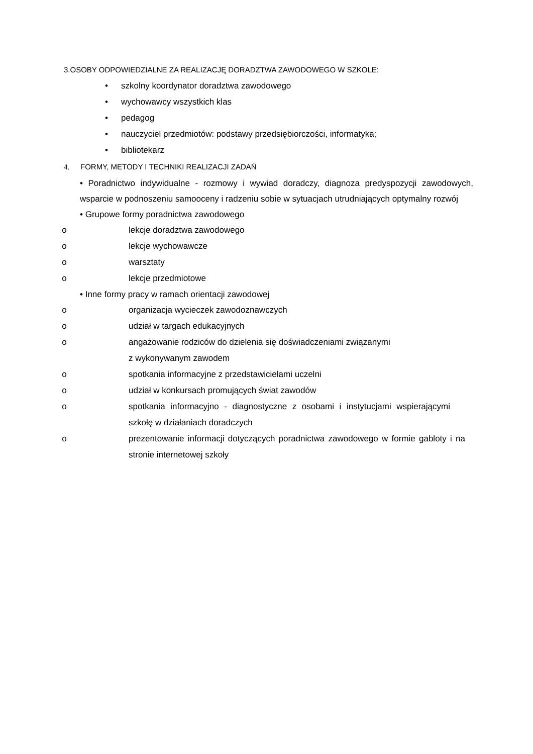3.OSOBY ODPOWIEDZIALNE ZA REALIZACJĘ DORADZTWA ZAWODOWEGO W SZKOLE:
• szkolny koordynator doradztwa zawodowego
• wychowawcy wszystkich klas
• pedagog
• nauczyciel przedmiotów: podstawy przedsiębiorczości, informatyka;
• bibliotekarz
4. FORMY, METODY I TECHNIKI REALIZACJI ZADAŃ
• Poradnictwo indywidualne - rozmowy i wywiad doradczy, diagnoza predyspozycji zawodowych, wsparcie w podnoszeniu samooceny i radzeniu sobie w sytuacjach utrudniających optymalny rozwój
• Grupowe formy poradnictwa zawodowego
o lekcje doradztwa zawodowego
o lekcje wychowawcze
o warsztaty
o lekcje przedmiotowe
• Inne formy pracy w ramach orientacji zawodowej
o organizacja wycieczek zawodoznawczych
o udział w targach edukacyjnych
o angażowanie rodziców do dzielenia się doświadczeniami związanymi
z wykonywanym zawodem
o spotkania informacyjne z przedstawicielami uczelni
o udział w konkursach promujących świat zawodów
o spotkania informacyjno - diagnostyczne z osobami i instytucjami wspierającymi szkołę w działaniach doradczych
o prezentowanie informacji dotyczących poradnictwa zawodowego w formie gabloty i na stronie internetowej szkoły